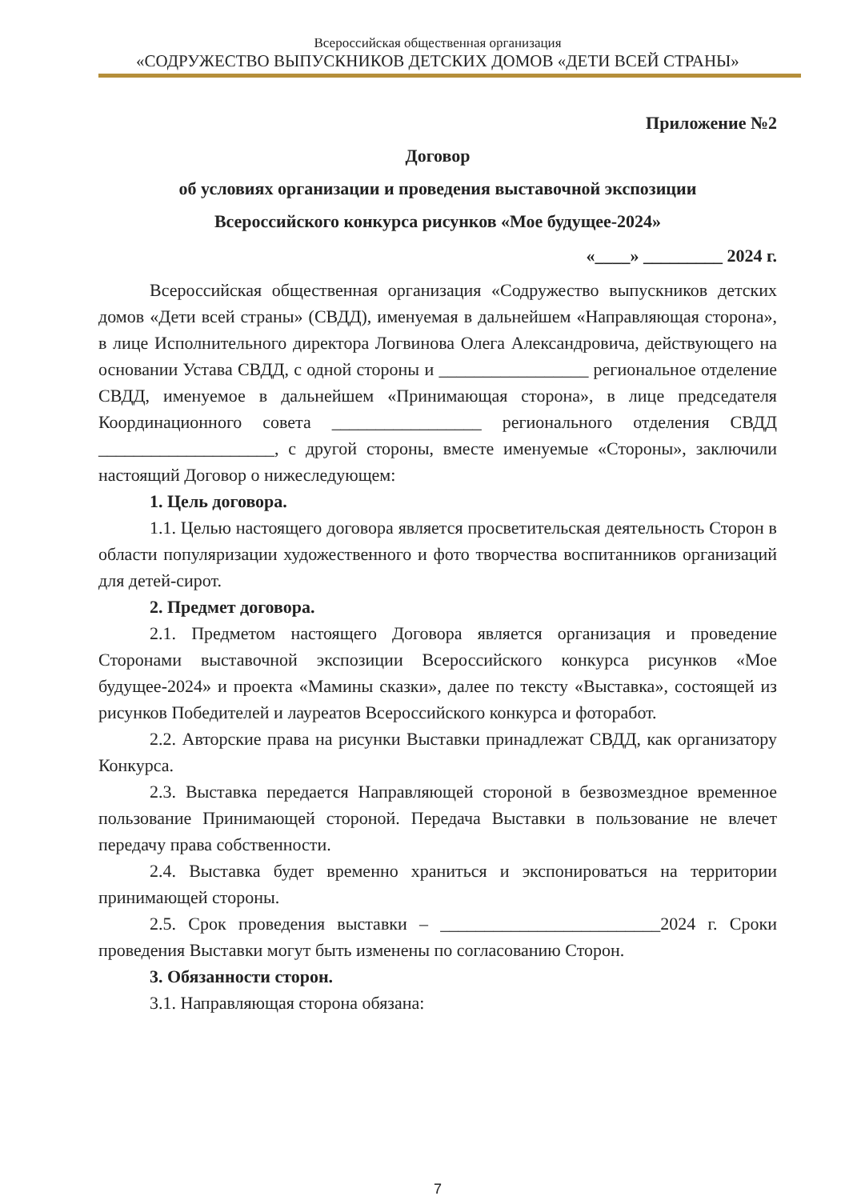Всероссийская общественная организация
«СОДРУЖЕСТВО ВЫПУСКНИКОВ ДЕТСКИХ ДОМОВ «ДЕТИ ВСЕЙ СТРАНЫ»
Приложение №2
Договор
об условиях организации и проведения выставочной экспозиции
Всероссийского конкурса рисунков «Мое будущее-2024»
«____» _________ 2024 г.
Всероссийская общественная организация «Содружество выпускников детских домов «Дети всей страны» (СВДД), именуемая в дальнейшем «Направляющая сторона», в лице Исполнительного директора Логвинова Олега Александровича, действующего на основании Устава СВДД, с одной стороны и _________________ региональное отделение СВДД, именуемое в дальнейшем «Принимающая сторона», в лице председателя Координационного совета _________________ регионального отделения СВДД ____________________, с другой стороны, вместе именуемые «Стороны», заключили настоящий Договор о нижеследующем:
1. Цель договора.
1.1. Целью настоящего договора является просветительская деятельность Сторон в области популяризации художественного и фото творчества воспитанников организаций для детей-сирот.
2. Предмет договора.
2.1. Предметом настоящего Договора является организация и проведение Сторонами выставочной экспозиции Всероссийского конкурса рисунков «Мое будущее-2024» и проекта «Мамины сказки», далее по тексту «Выставка», состоящей из рисунков Победителей и лауреатов Всероссийского конкурса и фоторабот.
2.2. Авторские права на рисунки Выставки принадлежат СВДД, как организатору Конкурса.
2.3. Выставка передается Направляющей стороной в безвозмездное временное пользование Принимающей стороной. Передача Выставки в пользование не влечет передачу права собственности.
2.4. Выставка будет временно храниться и экспонироваться на территории принимающей стороны.
2.5. Срок проведения выставки – _________________________2024 г. Сроки проведения Выставки могут быть изменены по согласованию Сторон.
3. Обязанности сторон.
3.1. Направляющая сторона обязана:
7